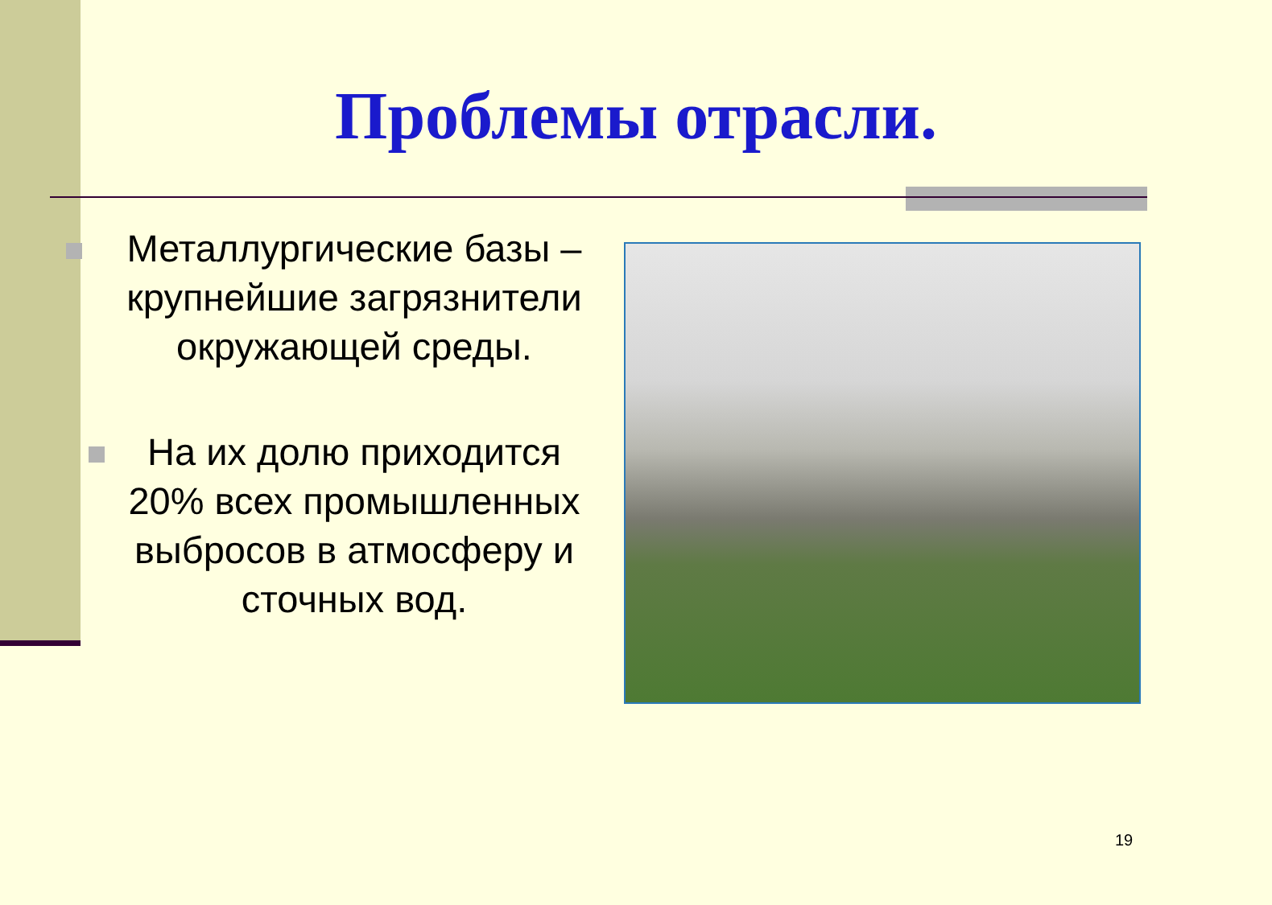Проблемы отрасли.
Металлургические базы – крупнейшие загрязнители окружающей среды.
На их долю приходится 20% всех промышленных выбросов в атмосферу и сточных вод.
19